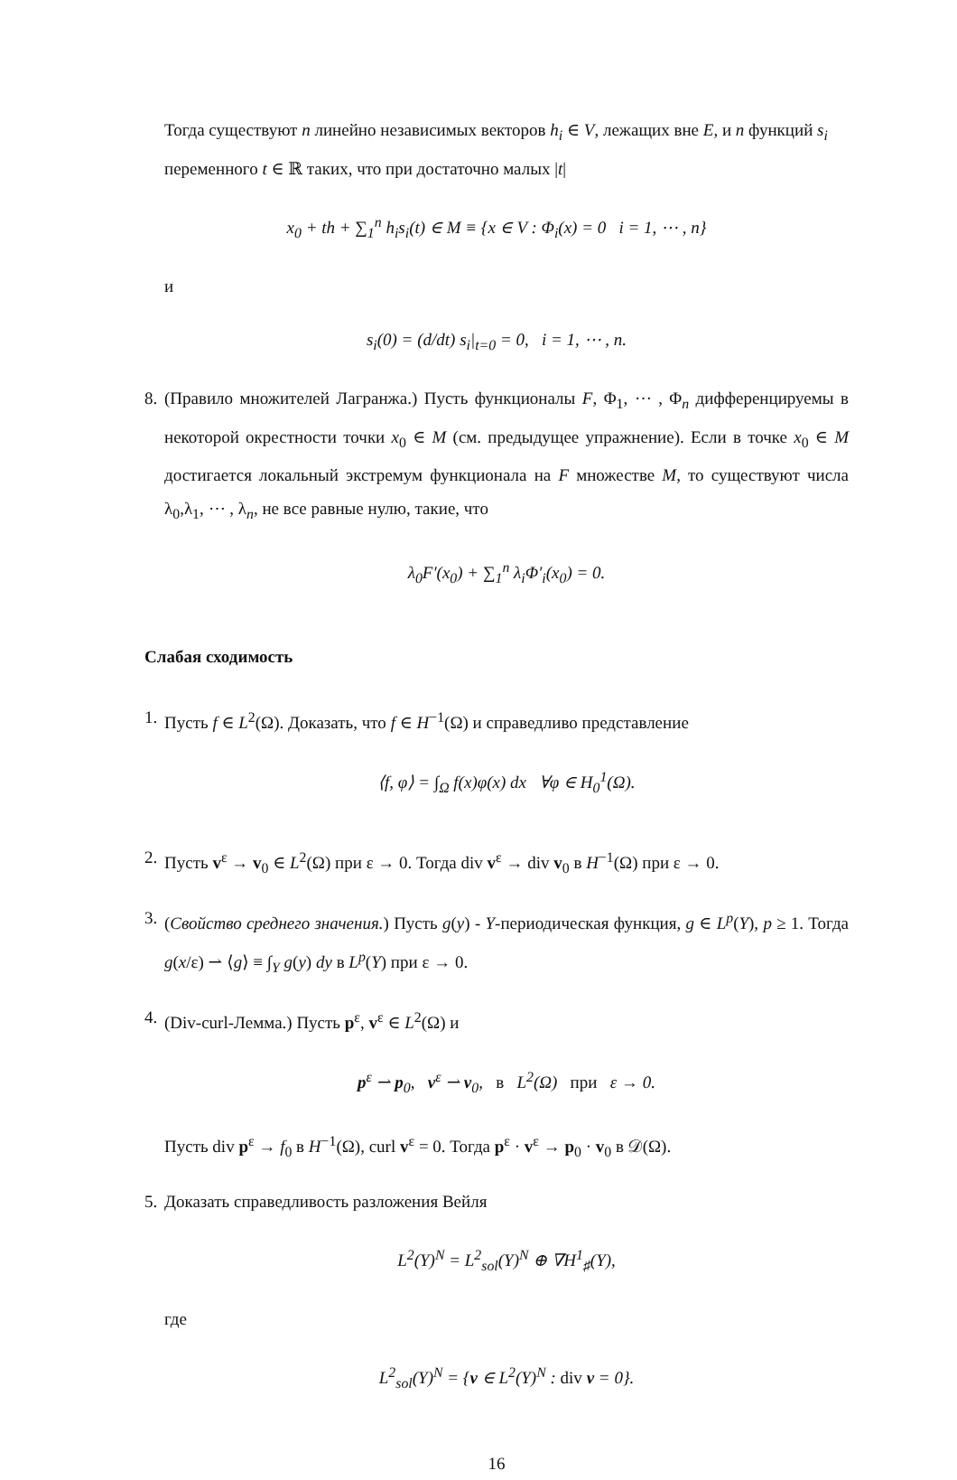Тогда существуют n линейно независимых векторов h<sub>i</sub> ∈ V, лежащих вне E, и n функций s<sub>i</sub> переменного t ∈ ℝ таких, что при достаточно малых |t|
x<sub>0</sub> + th + ∑<sub>1</sub><sup>n</sup> h<sub>i</sub>s<sub>i</sub>(t) ∈ M ≡ {x ∈ V : Φ<sub>i</sub>(x) = 0 i = 1, ⋯ , n}
и
s<sub>i</sub>(0) = (d/dt) s<sub>i</sub>|<sub>t=0</sub> = 0, i = 1, ⋯ , n.
8. (Правило множителей Лагранжа.) Пусть функционалы F, Φ<sub>1</sub>, ⋯ , Φ<sub>n</sub> дифференцируемы в некоторой окрестности точки x<sub>0</sub> ∈ M (см. предыдущее упражнение). Если в точке x<sub>0</sub> ∈ M достигается локальный экстремум функционала на F множестве M, то существуют числа λ<sub>0</sub>,λ<sub>1</sub>, ⋯ , λ<sub>n</sub>, не все равные нулю, такие, что
λ<sub>0</sub>F′(x<sub>0</sub>) + ∑<sub>1</sub><sup>n</sup> λ<sub>i</sub>Φ′<sub>i</sub>(x<sub>0</sub>) = 0.
Слабая сходимость
1. Пусть f ∈ L<sup>2</sup>(Ω). Доказать, что f ∈ H<sup>−1</sup>(Ω) и справедливо представление
⟨f, φ⟩ = ∫<sub>Ω</sub> f(x)φ(x) dx ∀φ ∈ H<sub>0</sub><sup>1</sup>(Ω).
2. Пусть v<sup>ε</sup> → v<sub>0</sub> ∈ L<sup>2</sup>(Ω) при ε → 0. Тогда div v<sup>ε</sup> → div v<sub>0</sub> в H<sup>−1</sup>(Ω) при ε → 0.
3. (Свойство среднего значения.) Пусть g(y) - Y-периодическая функция, g ∈ L<sup>p</sup>(Y), p ≥ 1. Тогда g(x/ε) ⇀ ⟨g⟩ ≡ ∫<sub>Y</sub> g(y) dy в L<sup>p</sup>(Y) при ε → 0.
4. (Div-curl-Лемма.) Пусть p<sup>ε</sup>, v<sup>ε</sup> ∈ L<sup>2</sup>(Ω) и
p<sup>ε</sup> ⇀ p<sub>0</sub>, v<sup>ε</sup> ⇀ v<sub>0</sub>, в L<sup>2</sup>(Ω) при ε → 0.
Пусть div p<sup>ε</sup> → f<sub>0</sub> в H<sup>−1</sup>(Ω), curl v<sup>ε</sup> = 0. Тогда p<sup>ε</sup> · v<sup>ε</sup> → p<sub>0</sub> · v<sub>0</sub> в 𝒟(Ω).
5. Доказать справедливость разложения Вейля
L<sup>2</sup>(Y)<sup>N</sup> = L<sup>2</sup><sub>sol</sub>(Y)<sup>N</sup> ⊕ ∇H<sup>1</sup><sub>♯</sub>(Y),
где
L<sup>2</sup><sub>sol</sub>(Y)<sup>N</sup> = {v ∈ L<sup>2</sup>(Y)<sup>N</sup> : div v = 0}.
16